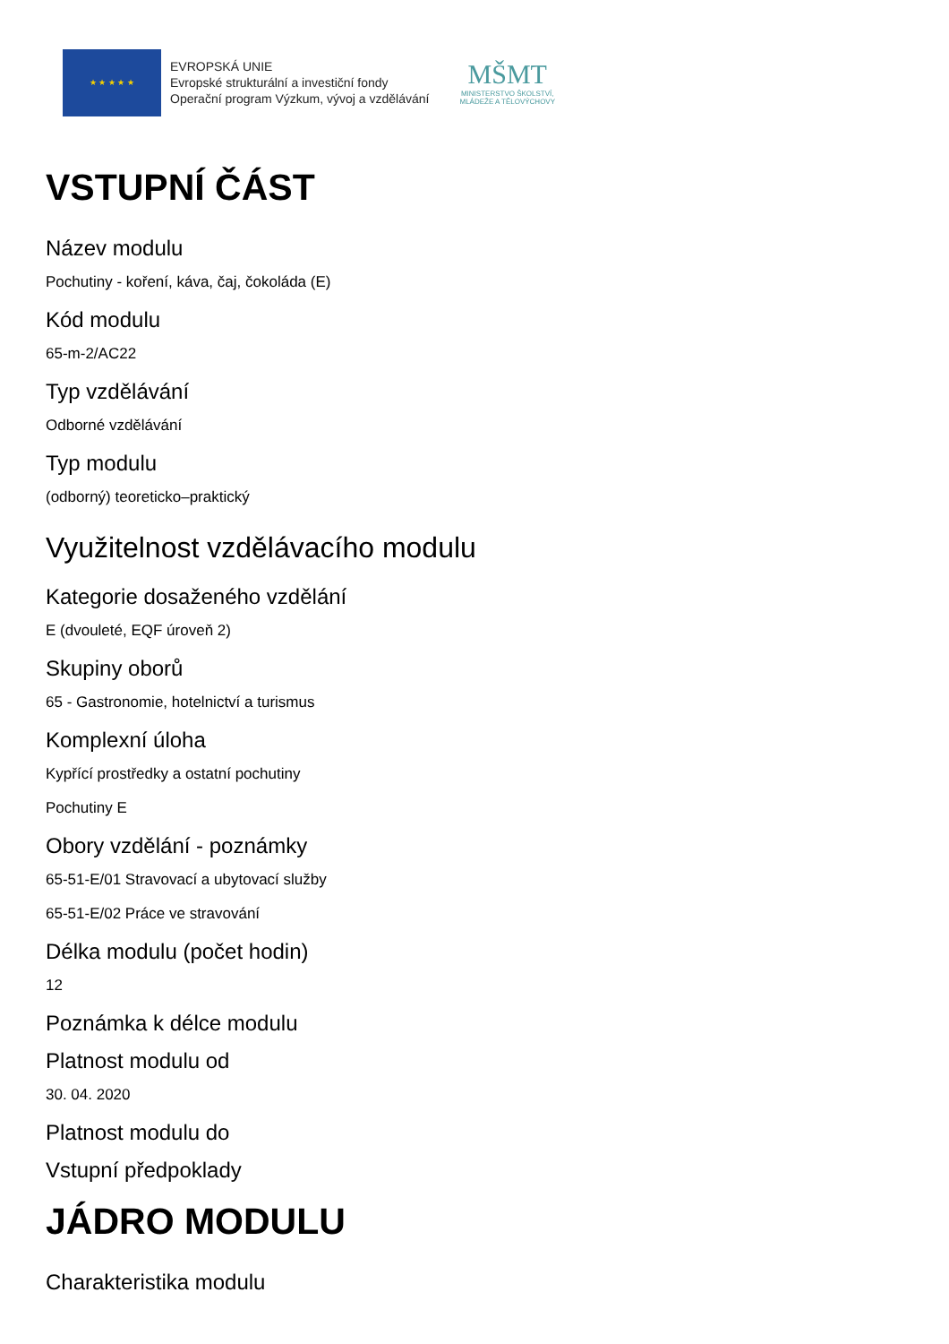★ ★ ★ ★ ★
EVROPSKÁ UNIE
Evropské strukturální a investiční fondy
Operační program Výzkum, vývoj a vzdělávání
MŠMT
MINISTERSTVO ŠKOLSTVÍ,
MLÁDEŽE A TĚLOVÝCHOVY
VSTUPNÍ ČÁST
Název modulu
Pochutiny - koření, káva, čaj, čokoláda (E)
Kód modulu
65-m-2/AC22
Typ vzdělávání
Odborné vzdělávání
Typ modulu
(odborný) teoreticko–praktický
Využitelnost vzdělávacího modulu
Kategorie dosaženého vzdělání
E (dvouleté, EQF úroveň 2)
Skupiny oborů
65 - Gastronomie, hotelnictví a turismus
Komplexní úloha
Kypřící prostředky a ostatní pochutiny
Pochutiny E
Obory vzdělání - poznámky
65-51-E/01 Stravovací a ubytovací služby
65-51-E/02 Práce ve stravování
Délka modulu (počet hodin)
12
Poznámka k délce modulu
Platnost modulu od
30. 04. 2020
Platnost modulu do
Vstupní předpoklady
JÁDRO MODULU
Charakteristika modulu